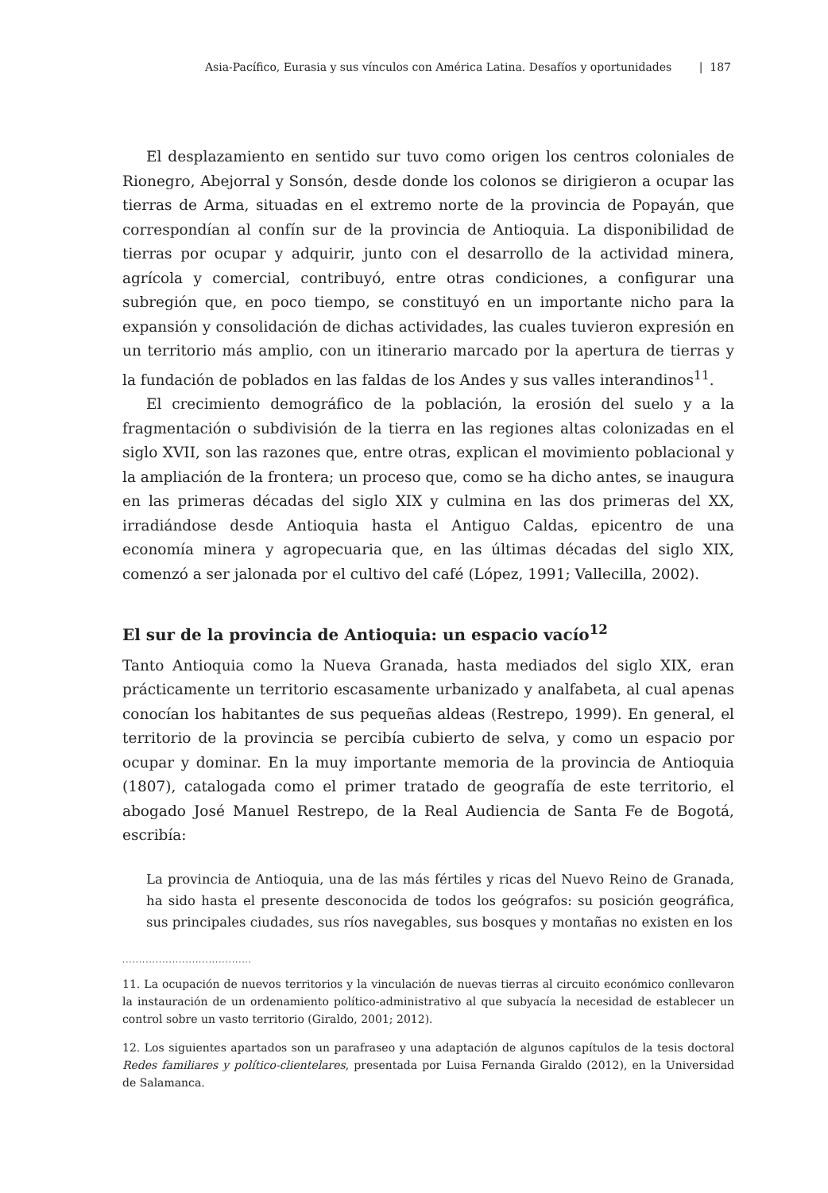Asia-Pacífico, Eurasia y sus vínculos con América Latina. Desafíos y oportunidades | 187
El desplazamiento en sentido sur tuvo como origen los centros coloniales de Rionegro, Abejorral y Sonsón, desde donde los colonos se dirigieron a ocupar las tierras de Arma, situadas en el extremo norte de la provincia de Popayán, que correspondían al confín sur de la provincia de Antioquia. La disponibilidad de tierras por ocupar y adquirir, junto con el desarrollo de la actividad minera, agrícola y comercial, contribuyó, entre otras condiciones, a configurar una subregión que, en poco tiempo, se constituyó en un importante nicho para la expansión y consolidación de dichas actividades, las cuales tuvieron expresión en un territorio más amplio, con un itinerario marcado por la apertura de tierras y la fundación de poblados en las faldas de los Andes y sus valles interandinos<sup>11</sup>.
El crecimiento demográfico de la población, la erosión del suelo y a la fragmentación o subdivisión de la tierra en las regiones altas colonizadas en el siglo XVII, son las razones que, entre otras, explican el movimiento poblacional y la ampliación de la frontera; un proceso que, como se ha dicho antes, se inaugura en las primeras décadas del siglo XIX y culmina en las dos primeras del XX, irradiándose desde Antioquia hasta el Antiguo Caldas, epicentro de una economía minera y agropecuaria que, en las últimas décadas del siglo XIX, comenzó a ser jalonada por el cultivo del café (López, 1991; Vallecilla, 2002).
El sur de la provincia de Antioquia: un espacio vacío<sup>12</sup>
Tanto Antioquia como la Nueva Granada, hasta mediados del siglo XIX, eran prácticamente un territorio escasamente urbanizado y analfabeta, al cual apenas conocían los habitantes de sus pequeñas aldeas (Restrepo, 1999). En general, el territorio de la provincia se percibía cubierto de selva, y como un espacio por ocupar y dominar. En la muy importante memoria de la provincia de Antioquia (1807), catalogada como el primer tratado de geografía de este territorio, el abogado José Manuel Restrepo, de la Real Audiencia de Santa Fe de Bogotá, escribía:
La provincia de Antioquia, una de las más fértiles y ricas del Nuevo Reino de Granada, ha sido hasta el presente desconocida de todos los geógrafos: su posición geográfica, sus principales ciudades, sus ríos navegables, sus bosques y montañas no existen en los
.......................................
11. La ocupación de nuevos territorios y la vinculación de nuevas tierras al circuito económico conllevaron la instauración de un ordenamiento político-administrativo al que subyacía la necesidad de establecer un control sobre un vasto territorio (Giraldo, 2001; 2012).
12. Los siguientes apartados son un parafraseo y una adaptación de algunos capítulos de la tesis doctoral Redes familiares y político-clientelares, presentada por Luisa Fernanda Giraldo (2012), en la Universidad de Salamanca.